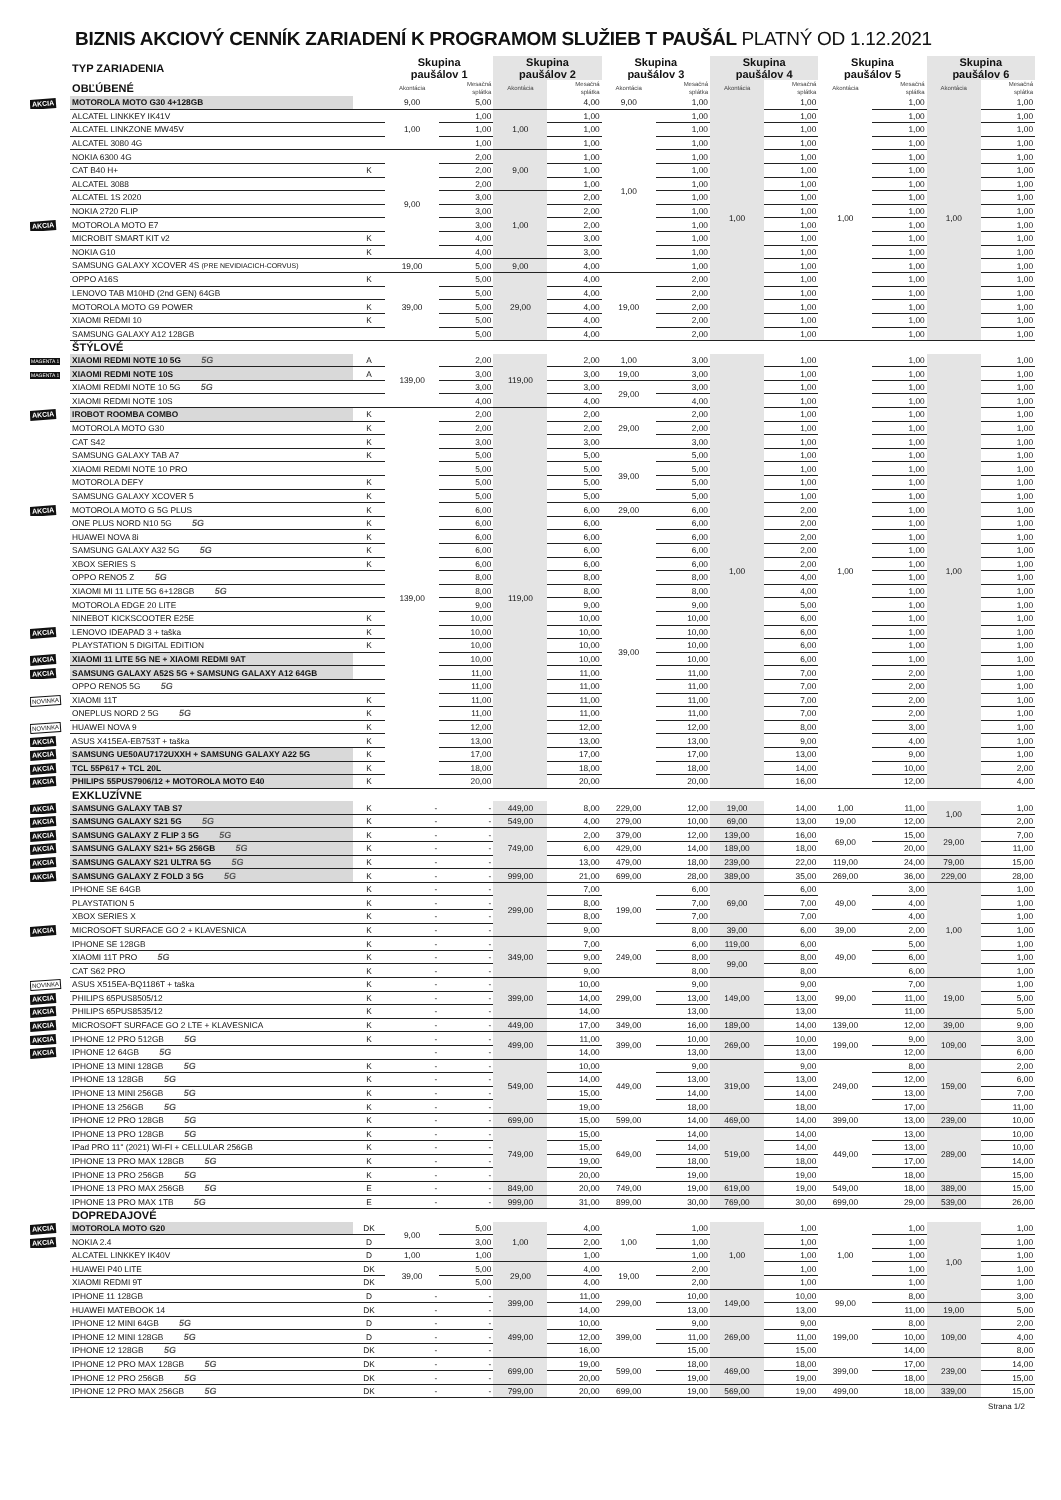BIZNIS AKCIOVÝ CENNÍK ZARIADENÍ K PROGRAMOM SLUŽIEB T PAUŠÁL PLATNÝ OD 1.12.2021
| | TYP ZARIADENIA | | Skupina paušálov 1 | | Skupina paušálov 2 | | Skupina paušálov 3 | | Skupina paušálov 4 | | Skupina paušálov 5 | | Skupina paušálov 6 | |
| | OBĽÚBENÉ | | Akontácia | Mesačná splátka | Akontácia | Mesačná splátka | Akontácia | Mesačná splátka | Akontácia | Mesačná splátka | Akontácia | Mesačná splátka | Akontácia | Mesačná splátka |
| AKCIA | MOTOROLA MOTO G30 4+128GB | | 9,00 | 5,00 | | 4,00 | 9,00 | 1,00 | 1,00 | 1,00 | 1,00 | 1,00 | 1,00 | 1,00 |
| | ALCATEL LINKKEY IK41V | | 1,00 | 1,00 | 1,00 | 1,00 | 1,00 | 1,00 | | 1,00 | | 1,00 | | 1,00 |
| | ALCATEL LINKZONE MW45V | | | 1,00 | | 1,00 | | 1,00 | | 1,00 | | 1,00 | | 1,00 |
| | ALCATEL 3080 4G | | | 1,00 | | 1,00 | | 1,00 | | 1,00 | | 1,00 | | 1,00 |
| | NOKIA 6300 4G | | 9,00 | 2,00 | 9,00 | 1,00 | | 1,00 | | 1,00 | | 1,00 | | 1,00 |
| | CAT B40 H+ | K | | 2,00 | | 1,00 | | 1,00 | | 1,00 | | 1,00 | | 1,00 |
| | ALCATEL 3088 | | | 2,00 | | 1,00 | | 1,00 | | 1,00 | | 1,00 | | 1,00 |
| | ALCATEL 1S 2020 | | | 3,00 | 1,00 | 2,00 | | 1,00 | | 1,00 | | 1,00 | | 1,00 |
| | NOKIA 2720 FLIP | | | 3,00 | | 2,00 | | 1,00 | | 1,00 | | 1,00 | | 1,00 |
| AKCIA | MOTOROLA MOTO E7 | | | 3,00 | | 2,00 | | 1,00 | | 1,00 | | 1,00 | | 1,00 |
| | MICROBIT SMART KIT v2 | K | | 4,00 | | 3,00 | | 1,00 | | 1,00 | | 1,00 | | 1,00 |
| | NOKIA G10 | K | | 4,00 | | 3,00 | | 1,00 | | 1,00 | | 1,00 | | 1,00 |
| | SAMSUNG GALAXY XCOVER 4S (PRE NEVIDIACICH-CORVUS) | | 19,00 | 5,00 | 9,00 | 4,00 | | 1,00 | | 1,00 | | 1,00 | | 1,00 |
| | OPPO A16S | K | 39,00 | 5,00 | 29,00 | 4,00 | 19,00 | 2,00 | | 1,00 | | 1,00 | | 1,00 |
| | LENOVO TAB M10HD (2nd GEN) 64GB | | | 5,00 | | 4,00 | | 2,00 | | 1,00 | | 1,00 | | 1,00 |
| | MOTOROLA MOTO G9 POWER | K | | 5,00 | | 4,00 | | 2,00 | | 1,00 | | 1,00 | | 1,00 |
| | XIAOMI REDMI 10 | K | | 5,00 | | 4,00 | | 2,00 | | 1,00 | | 1,00 | | 1,00 |
| | SAMSUNG GALAXY A12 128GB | | | 5,00 | | 4,00 | | 2,00 | | 1,00 | | 1,00 | | 1,00 |
| | ŠTÝLOVÉ | | | | | | | | | | | | | |
| MAGENTA 1 | XIAOMI REDMI NOTE 10 5G 5G | A | 139,00 | 2,00 | 119,00 | 2,00 | 1,00 | 3,00 | 1,00 | 1,00 | 1,00 | 1,00 | 1,00 | 1,00 |
| MAGENTA 1 | XIAOMI REDMI NOTE 10S | A | | 3,00 | | 3,00 | 19,00 | 3,00 | | 1,00 | | 1,00 | | 1,00 |
| | XIAOMI REDMI NOTE 10 5G 5G | | | 3,00 | | 3,00 | 29,00 | 3,00 | | 1,00 | | 1,00 | | 1,00 |
| | XIAOMI REDMI NOTE 10S | | | 4,00 | | 4,00 | | 4,00 | | 1,00 | | 1,00 | | 1,00 |
| AKCIA | IROBOT ROOMBA COMBO | K | 139,00 | 2,00 | 119,00 | 2,00 | 29,00 | 2,00 | | 1,00 | | 1,00 | | 1,00 |
| | MOTOROLA MOTO G30 | K | | 2,00 | | 2,00 | | 2,00 | | 1,00 | | 1,00 | | 1,00 |
| | CAT S42 | K | | 3,00 | | 3,00 | | 3,00 | | 1,00 | | 1,00 | | 1,00 |
| | SAMSUNG GALAXY TAB A7 | K | | 5,00 | | 5,00 | 39,00 | 5,00 | | 1,00 | | 1,00 | | 1,00 |
| | XIAOMI REDMI NOTE 10 PRO | | | 5,00 | | 5,00 | | 5,00 | | 1,00 | | 1,00 | | 1,00 |
| | MOTOROLA DEFY | K | | 5,00 | | 5,00 | | 5,00 | | 1,00 | | 1,00 | | 1,00 |
| | SAMSUNG GALAXY XCOVER 5 | K | | 5,00 | | 5,00 | | 5,00 | | 1,00 | | 1,00 | | 1,00 |
| AKCIA | MOTOROLA MOTO G 5G PLUS | K | | 6,00 | | 6,00 | 29,00 | 6,00 | | 2,00 | | 1,00 | | 1,00 |
| | ONE PLUS NORD N10 5G 5G | K | | 6,00 | | 6,00 | 39,00 | 6,00 | | 2,00 | | 1,00 | | 1,00 |
| | HUAWEI NOVA 8i | K | | 6,00 | | 6,00 | | 6,00 | | 2,00 | | 1,00 | | 1,00 |
| | SAMSUNG GALAXY A32 5G 5G | K | | 6,00 | | 6,00 | | 6,00 | | 2,00 | | 1,00 | | 1,00 |
| | XBOX SERIES S | K | | 6,00 | | 6,00 | | 6,00 | | 2,00 | | 1,00 | | 1,00 |
| | OPPO RENO5 Z 5G | | | 8,00 | | 8,00 | | 8,00 | | 4,00 | | 1,00 | | 1,00 |
| | XIAOMI MI 11 LITE 5G 6+128GB 5G | | | 8,00 | | 8,00 | | 8,00 | | 4,00 | | 1,00 | | 1,00 |
| | MOTOROLA EDGE 20 LITE | | | 9,00 | | 9,00 | | 9,00 | | 5,00 | | 1,00 | | 1,00 |
| | NINEBOT KICKSCOOTER E25E | K | | 10,00 | | 10,00 | | 10,00 | | 6,00 | | 1,00 | | 1,00 |
| AKCIA | LENOVO IDEAPAD 3 + taška | K | | 10,00 | | 10,00 | | 10,00 | | 6,00 | | 1,00 | | 1,00 |
| | PLAYSTATION 5 DIGITAL EDITION | K | | 10,00 | | 10,00 | | 10,00 | | 6,00 | | 1,00 | | 1,00 |
| AKCIA | XIAOMI 11 LITE 5G NE + XIAOMI REDMI 9AT | | | 10,00 | | 10,00 | | 10,00 | | 6,00 | | 1,00 | | 1,00 |
| AKCIA | SAMSUNG GALAXY A52S 5G + SAMSUNG GALAXY A12 64GB | | | 11,00 | | 11,00 | | 11,00 | | 7,00 | | 2,00 | | 1,00 |
| | OPPO RENO5 5G 5G | | | 11,00 | | 11,00 | | 11,00 | | 7,00 | | 2,00 | | 1,00 |
| NOVINKA | XIAOMI 11T | K | | 11,00 | | 11,00 | | 11,00 | | 7,00 | | 2,00 | | 1,00 |
| | ONEPLUS NORD 2 5G 5G | K | | 11,00 | | 11,00 | | 11,00 | | 7,00 | | 2,00 | | 1,00 |
| NOVINKA | HUAWEI NOVA 9 | K | | 12,00 | | 12,00 | | 12,00 | | 8,00 | | 3,00 | | 1,00 |
| AKCIA | ASUS X415EA-EB753T + taška | K | | 13,00 | | 13,00 | | 13,00 | | 9,00 | | 4,00 | | 1,00 |
| AKCIA | SAMSUNG UE50AU7172UXXH + SAMSUNG GALAXY A22 5G | K | | 17,00 | | 17,00 | | 17,00 | | 13,00 | | 9,00 | | 1,00 |
| AKCIA | TCL 55P617 + TCL 20L | K | | 18,00 | | 18,00 | | 18,00 | | 14,00 | | 10,00 | | 2,00 |
| AKCIA | PHILIPS 55PUS7906/12 + MOTOROLA MOTO E40 | K | | 20,00 | | 20,00 | | 20,00 | | 16,00 | | 12,00 | | 4,00 |
| | EXKLUZÍVNE | | | | | | | | | | | | | |
| AKCIA | SAMSUNG GALAXY TAB S7 | K | - | - | 449,00 | 8,00 | 229,00 | 12,00 | 19,00 | 14,00 | 1,00 | 11,00 | 1,00 | 1,00 |
| AKCIA | SAMSUNG GALAXY S21 5G 5G | K | - | - | 549,00 | 4,00 | 279,00 | 10,00 | 69,00 | 13,00 | 19,00 | 12,00 | | 2,00 |
| AKCIA | SAMSUNG GALAXY Z FLIP 3 5G 5G | K | - | - | 749,00 | 2,00 | 379,00 | 12,00 | 139,00 | 16,00 | 69,00 | 15,00 | 29,00 | 7,00 |
| AKCIA | SAMSUNG GALAXY S21+ 5G 256GB 5G | K | - | - | | 6,00 | 429,00 | 14,00 | 189,00 | 18,00 | | 20,00 | | 11,00 |
| AKCIA | SAMSUNG GALAXY S21 ULTRA 5G 5G | K | - | - | | 13,00 | 479,00 | 18,00 | 239,00 | 22,00 | 119,00 | 24,00 | 79,00 | 15,00 |
| AKCIA | SAMSUNG GALAXY Z FOLD 3 5G 5G | K | - | - | 999,00 | 21,00 | 699,00 | 28,00 | 389,00 | 35,00 | 269,00 | 36,00 | 229,00 | 28,00 |
| | IPHONE SE 64GB | K | - | - | 299,00 | 7,00 | 199,00 | 6,00 | 69,00 | 6,00 | 49,00 | 3,00 | 1,00 | 1,00 |
| | PLAYSTATION 5 | K | - | - | | 8,00 | | 7,00 | | 7,00 | | 4,00 | | 1,00 |
| | XBOX SERIES X | K | - | - | | 8,00 | | 7,00 | | 7,00 | | 4,00 | | 1,00 |
| AKCIA | MICROSOFT SURFACE GO 2 + KLAVESNICA | K | - | - | | 9,00 | | 8,00 | 39,00 | 6,00 | 39,00 | 2,00 | | 1,00 |
| | IPHONE SE 128GB | K | - | - | 349,00 | 7,00 | 249,00 | 6,00 | 119,00 | 6,00 | 49,00 | 5,00 | | 1,00 |
| | XIAOMI 11T PRO 5G | K | - | - | | 9,00 | | 8,00 | 99,00 | 8,00 | | 6,00 | | 1,00 |
| | CAT S62 PRO | K | - | - | | 9,00 | | 8,00 | | 8,00 | | 6,00 | | 1,00 |
| NOVINKA | ASUS X515EA-BQ1186T + taška | K | - | - | 399,00 | 10,00 | 299,00 | 9,00 | 149,00 | 9,00 | 99,00 | 7,00 | 19,00 | 1,00 |
| AKCIA | PHILIPS 65PUS8505/12 | K | - | - | | 14,00 | | 13,00 | | 13,00 | | 11,00 | | 5,00 |
| AKCIA | PHILIPS 65PUS8535/12 | K | - | - | | 14,00 | | 13,00 | | 13,00 | | 11,00 | | 5,00 |
| AKCIA | MICROSOFT SURFACE GO 2 LTE + KLAVESNICA | K | - | - | 449,00 | 17,00 | 349,00 | 16,00 | 189,00 | 14,00 | 139,00 | 12,00 | 39,00 | 9,00 |
| AKCIA | IPHONE 12 PRO 512GB 5G | K | - | - | 499,00 | 11,00 | 399,00 | 10,00 | 269,00 | 10,00 | 199,00 | 9,00 | 109,00 | 3,00 |
| AKCIA | IPHONE 12 64GB 5G | | - | - | | 14,00 | | 13,00 | | 13,00 | | 12,00 | | 6,00 |
| | IPHONE 13 MINI 128GB 5G | K | - | - | 549,00 | 10,00 | 449,00 | 9,00 | 319,00 | 9,00 | 249,00 | 8,00 | 159,00 | 2,00 |
| | IPHONE 13 128GB 5G | K | - | - | | 14,00 | | 13,00 | | 13,00 | | 12,00 | | 6,00 |
| | IPHONE 13 MINI 256GB 5G | K | - | - | | 15,00 | | 14,00 | | 14,00 | | 13,00 | | 7,00 |
| | IPHONE 13 256GB 5G | K | - | - | | 19,00 | | 18,00 | | 18,00 | | 17,00 | | 11,00 |
| | IPHONE 12 PRO 128GB 5G | K | - | - | 699,00 | 15,00 | 599,00 | 14,00 | 469,00 | 14,00 | 399,00 | 13,00 | 239,00 | 10,00 |
| | IPHONE 13 PRO 128GB 5G | K | - | - | 749,00 | 15,00 | 649,00 | 14,00 | 519,00 | 14,00 | 449,00 | 13,00 | 289,00 | 10,00 |
| | IPad PRO 11" (2021) WI-FI + CELLULAR 256GB | K | - | - | | 15,00 | | 14,00 | | 14,00 | | 13,00 | | 10,00 |
| | IPHONE 13 PRO MAX 128GB 5G | K | - | - | | 19,00 | | 18,00 | | 18,00 | | 17,00 | | 14,00 |
| | IPHONE 13 PRO 256GB 5G | K | - | - | | 20,00 | | 19,00 | | 19,00 | | 18,00 | | 15,00 |
| | IPHONE 13 PRO MAX 256GB 5G | E | - | - | 849,00 | 20,00 | 749,00 | 19,00 | 619,00 | 19,00 | 549,00 | 18,00 | 389,00 | 15,00 |
| | IPHONE 13 PRO MAX 1TB 5G | E | - | - | 999,00 | 31,00 | 899,00 | 30,00 | 769,00 | 30,00 | 699,00 | 29,00 | 539,00 | 26,00 |
| | DOPREDAJOVÉ | | | | | | | | | | | | | |
| AKCIA | MOTOROLA MOTO G20 | DK | 9,00 | 5,00 | 1,00 | 4,00 | 1,00 | 1,00 | 1,00 | 1,00 | 1,00 | 1,00 | 1,00 | 1,00 |
| AKCIA | NOKIA 2.4 | D | | 3,00 | | 2,00 | | 1,00 | | 1,00 | | 1,00 | | 1,00 |
| | ALCATEL LINKKEY IK40V | D | 1,00 | 1,00 | | 1,00 | | 1,00 | | 1,00 | | 1,00 | | 1,00 |
| | HUAWEI P40 LITE | DK | 39,00 | 5,00 | 29,00 | 4,00 | 19,00 | 2,00 | | 1,00 | | 1,00 | | 1,00 |
| | XIAOMI REDMI 9T | DK | | 5,00 | | 4,00 | | 2,00 | | 1,00 | | 1,00 | | 1,00 |
| | IPHONE 11 128GB | D | - | - | 399,00 | 11,00 | 299,00 | 10,00 | 149,00 | 10,00 | 99,00 | 8,00 | | 3,00 |
| | HUAWEI MATEBOOK 14 | DK | - | - | | 14,00 | | 13,00 | | 13,00 | | 11,00 | 19,00 | 5,00 |
| | IPHONE 12 MINI 64GB 5G | D | - | - | 499,00 | 10,00 | 399,00 | 9,00 | 269,00 | 9,00 | 199,00 | 8,00 | 109,00 | 2,00 |
| | IPHONE 12 MINI 128GB 5G | D | - | - | | 12,00 | | 11,00 | | 11,00 | | 10,00 | | 4,00 |
| | IPHONE 12 128GB 5G | DK | - | - | | 16,00 | | 15,00 | | 15,00 | | 14,00 | | 8,00 |
| | IPHONE 12 PRO MAX 128GB 5G | DK | - | - | 699,00 | 19,00 | 599,00 | 18,00 | 469,00 | 18,00 | 399,00 | 17,00 | 239,00 | 14,00 |
| | IPHONE 12 PRO 256GB 5G | DK | - | - | | 20,00 | | 19,00 | | 19,00 | | 18,00 | | 15,00 |
| | IPHONE 12 PRO MAX 256GB 5G | DK | - | - | 799,00 | 20,00 | 699,00 | 19,00 | 569,00 | 19,00 | 499,00 | 18,00 | 339,00 | 15,00 |
Strana 1/2